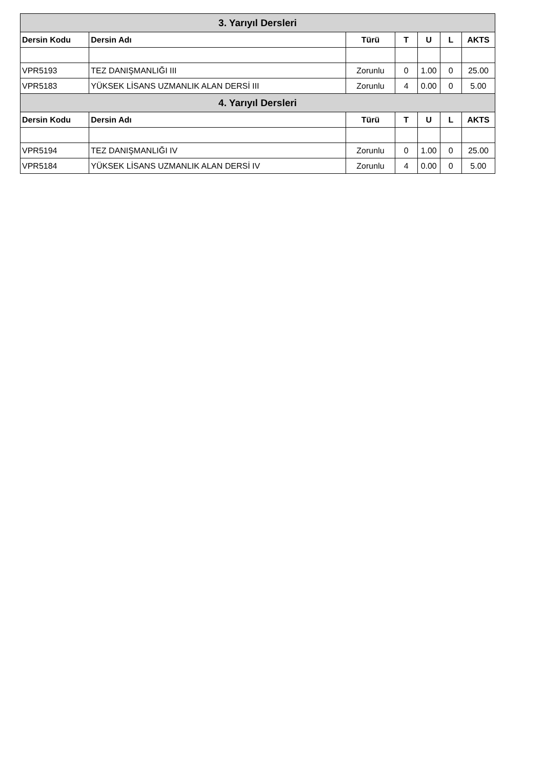| 3. Yarıyıl Dersleri | | | | | | |
| --- | --- | --- | --- | --- | --- | --- |
| Dersin Kodu | Dersin Adı | Türü | T | U | L | AKTS |
| VPR5193 | TEZ DANIŞMANLIĞI III | Zorunlu | 0 | 1.00 | 0 | 25.00 |
| VPR5183 | YÜKSEK LİSANS UZMANLIK ALAN DERSİ III | Zorunlu | 4 | 0.00 | 0 | 5.00 |
| 4. Yarıyıl Dersleri | | | | | | |
| Dersin Kodu | Dersin Adı | Türü | T | U | L | AKTS |
| VPR5194 | TEZ DANIŞMANLIĞI IV | Zorunlu | 0 | 1.00 | 0 | 25.00 |
| VPR5184 | YÜKSEK LİSANS UZMANLIK ALAN DERSİ IV | Zorunlu | 4 | 0.00 | 0 | 5.00 |